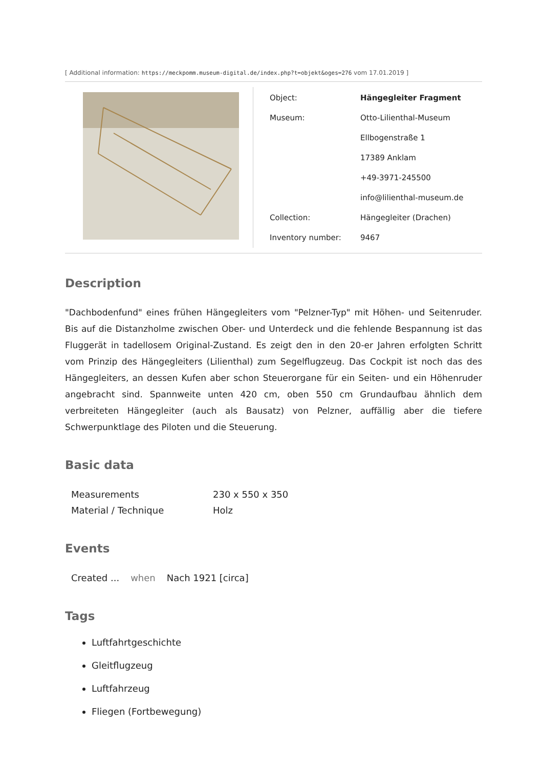[ Additional information: https://meckpomm.museum-digital.de/index.php?t=objekt&oges=276 vom 17.01.2019 ]
| Object: | Hängegleiter Fragment |
| Museum: | Otto-Lilienthal-Museum |
| | Ellbogenstraße 1 |
| | 17389 Anklam |
| | +49-3971-245500 |
| | info@lilienthal-museum.de |
| Collection: | Hängegleiter (Drachen) |
| Inventory number: | 9467 |
Description
"Dachbodenfund" eines frühen Hängegleiters vom "Pelzner-Typ" mit Höhen- und Seitenruder. Bis auf die Distanzholme zwischen Ober- und Unterdeck und die fehlende Bespannung ist das Fluggerät in tadellosem Original-Zustand. Es zeigt den in den 20-er Jahren erfolgten Schritt vom Prinzip des Hängegleiters (Lilienthal) zum Segelflugzeug. Das Cockpit ist noch das des Hängegleiters, an dessen Kufen aber schon Steuerorgane für ein Seiten- und ein Höhenruder angebracht sind. Spannweite unten 420 cm, oben 550 cm Grundaufbau ähnlich dem verbreiteten Hängegleiter (auch als Bausatz) von Pelzner, auffällig aber die tiefere Schwerpunktlage des Piloten und die Steuerung.
Basic data
| Measurements | 230 x 550 x 350 |
| Material / Technique | Holz |
Events
| Created ... | when | Nach 1921 [circa] |
Tags
Luftfahrtgeschichte
Gleitflugzeug
Luftfahrzeug
Fliegen (Fortbewegung)